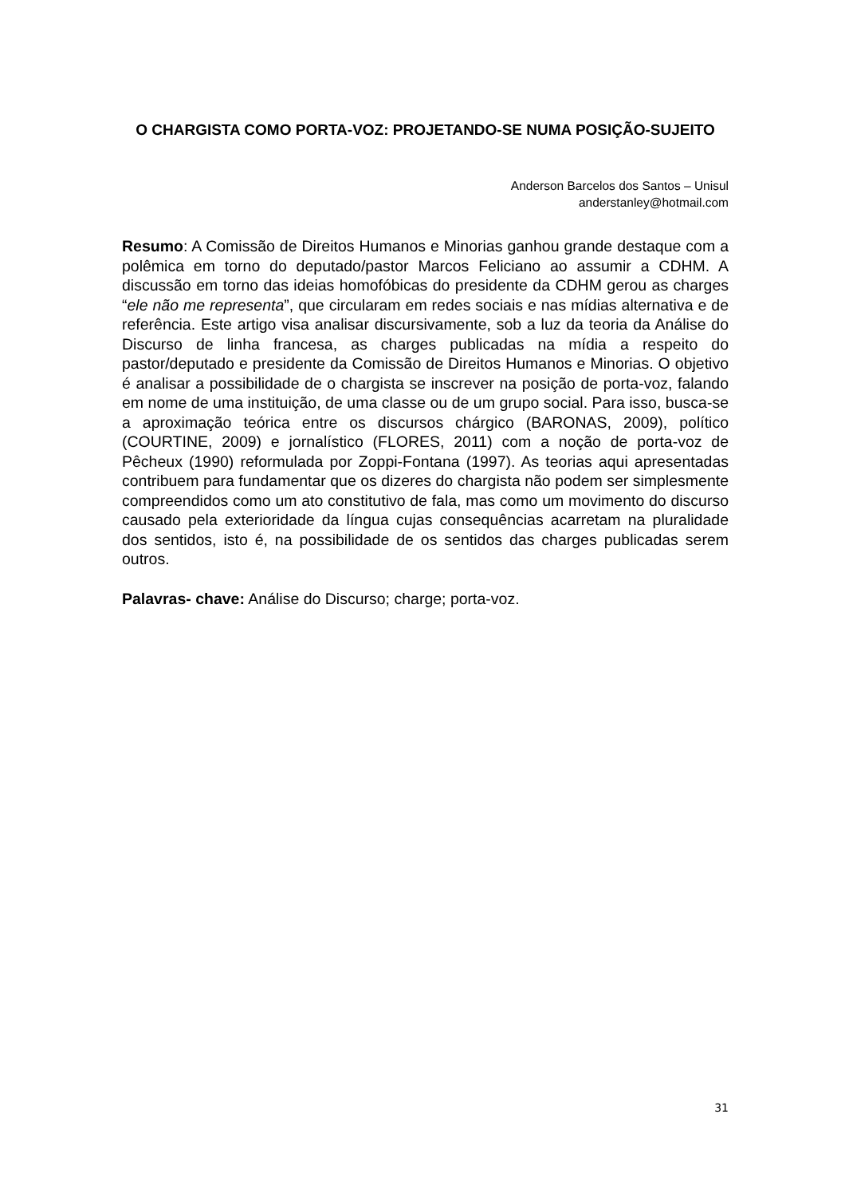O CHARGISTA COMO PORTA-VOZ: PROJETANDO-SE NUMA POSIÇÃO-SUJEITO
Anderson Barcelos dos Santos – Unisul
anderstanley@hotmail.com
Resumo: A Comissão de Direitos Humanos e Minorias ganhou grande destaque com a polêmica em torno do deputado/pastor Marcos Feliciano ao assumir a CDHM. A discussão em torno das ideias homofóbicas do presidente da CDHM gerou as charges “ele não me representa”, que circularam em redes sociais e nas mídias alternativa e de referência. Este artigo visa analisar discursivamente, sob a luz da teoria da Análise do Discurso de linha francesa, as charges publicadas na mídia a respeito do pastor/deputado e presidente da Comissão de Direitos Humanos e Minorias. O objetivo é analisar a possibilidade de o chargista se inscrever na posição de porta-voz, falando em nome de uma instituição, de uma classe ou de um grupo social. Para isso, busca-se a aproximação teórica entre os discursos chárgico (BARONAS, 2009), político (COURTINE, 2009) e jornalístico (FLORES, 2011) com a noção de porta-voz de Pêcheux (1990) reformulada por Zoppi-Fontana (1997). As teorias aqui apresentadas contribuem para fundamentar que os dizeres do chargista não podem ser simplesmente compreendidos como um ato constitutivo de fala, mas como um movimento do discurso causado pela exterioridade da língua cujas consequências acarretam na pluralidade dos sentidos, isto é, na possibilidade de os sentidos das charges publicadas serem outros.
Palavras- chave: Análise do Discurso; charge; porta-voz.
31